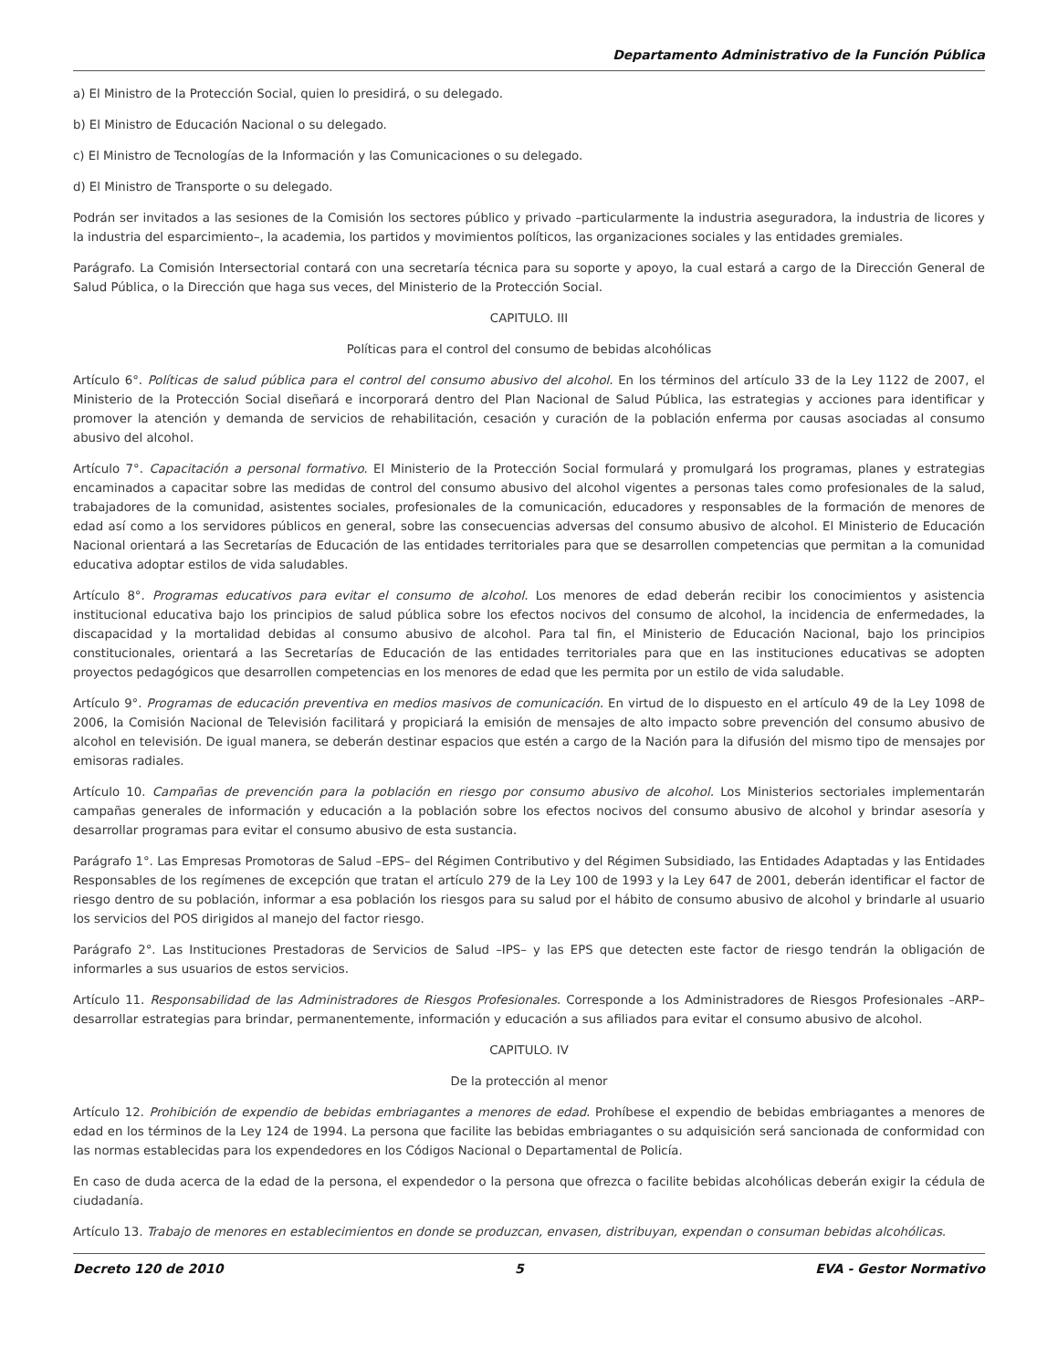Departamento Administrativo de la Función Pública
a) El Ministro de la Protección Social, quien lo presidirá, o su delegado.
b) El Ministro de Educación Nacional o su delegado.
c) El Ministro de Tecnologías de la Información y las Comunicaciones o su delegado.
d) El Ministro de Transporte o su delegado.
Podrán ser invitados a las sesiones de la Comisión los sectores público y privado –particularmente la industria aseguradora, la industria de licores y la industria del esparcimiento–, la academia, los partidos y movimientos políticos, las organizaciones sociales y las entidades gremiales.
Parágrafo. La Comisión Intersectorial contará con una secretaría técnica para su soporte y apoyo, la cual estará a cargo de la Dirección General de Salud Pública, o la Dirección que haga sus veces, del Ministerio de la Protección Social.
CAPITULO. III
Políticas para el control del consumo de bebidas alcohólicas
Artículo 6°. Políticas de salud pública para el control del consumo abusivo del alcohol. En los términos del artículo 33 de la Ley 1122 de 2007, el Ministerio de la Protección Social diseñará e incorporará dentro del Plan Nacional de Salud Pública, las estrategias y acciones para identificar y promover la atención y demanda de servicios de rehabilitación, cesación y curación de la población enferma por causas asociadas al consumo abusivo del alcohol.
Artículo 7°. Capacitación a personal formativo. El Ministerio de la Protección Social formulará y promulgará los programas, planes y estrategias encaminados a capacitar sobre las medidas de control del consumo abusivo del alcohol vigentes a personas tales como profesionales de la salud, trabajadores de la comunidad, asistentes sociales, profesionales de la comunicación, educadores y responsables de la formación de menores de edad así como a los servidores públicos en general, sobre las consecuencias adversas del consumo abusivo de alcohol. El Ministerio de Educación Nacional orientará a las Secretarías de Educación de las entidades territoriales para que se desarrollen competencias que permitan a la comunidad educativa adoptar estilos de vida saludables.
Artículo 8°. Programas educativos para evitar el consumo de alcohol. Los menores de edad deberán recibir los conocimientos y asistencia institucional educativa bajo los principios de salud pública sobre los efectos nocivos del consumo de alcohol, la incidencia de enfermedades, la discapacidad y la mortalidad debidas al consumo abusivo de alcohol. Para tal fin, el Ministerio de Educación Nacional, bajo los principios constitucionales, orientará a las Secretarías de Educación de las entidades territoriales para que en las instituciones educativas se adopten proyectos pedagógicos que desarrollen competencias en los menores de edad que les permita por un estilo de vida saludable.
Artículo 9°. Programas de educación preventiva en medios masivos de comunicación. En virtud de lo dispuesto en el artículo 49 de la Ley 1098 de 2006, la Comisión Nacional de Televisión facilitará y propiciará la emisión de mensajes de alto impacto sobre prevención del consumo abusivo de alcohol en televisión. De igual manera, se deberán destinar espacios que estén a cargo de la Nación para la difusión del mismo tipo de mensajes por emisoras radiales.
Artículo 10. Campañas de prevención para la población en riesgo por consumo abusivo de alcohol. Los Ministerios sectoriales implementarán campañas generales de información y educación a la población sobre los efectos nocivos del consumo abusivo de alcohol y brindar asesoría y desarrollar programas para evitar el consumo abusivo de esta sustancia.
Parágrafo 1°. Las Empresas Promotoras de Salud –EPS– del Régimen Contributivo y del Régimen Subsidiado, las Entidades Adaptadas y las Entidades Responsables de los regímenes de excepción que tratan el artículo 279 de la Ley 100 de 1993 y la Ley 647 de 2001, deberán identificar el factor de riesgo dentro de su población, informar a esa población los riesgos para su salud por el hábito de consumo abusivo de alcohol y brindarle al usuario los servicios del POS dirigidos al manejo del factor riesgo.
Parágrafo 2°. Las Instituciones Prestadoras de Servicios de Salud –IPS– y las EPS que detecten este factor de riesgo tendrán la obligación de informarles a sus usuarios de estos servicios.
Artículo 11. Responsabilidad de las Administradores de Riesgos Profesionales. Corresponde a los Administradores de Riesgos Profesionales –ARP– desarrollar estrategias para brindar, permanentemente, información y educación a sus afiliados para evitar el consumo abusivo de alcohol.
CAPITULO. IV
De la protección al menor
Artículo 12. Prohibición de expendio de bebidas embriagantes a menores de edad. Prohíbese el expendio de bebidas embriagantes a menores de edad en los términos de la Ley 124 de 1994. La persona que facilite las bebidas embriagantes o su adquisición será sancionada de conformidad con las normas establecidas para los expendedores en los Códigos Nacional o Departamental de Policía.
En caso de duda acerca de la edad de la persona, el expendedor o la persona que ofrezca o facilite bebidas alcohólicas deberán exigir la cédula de ciudadanía.
Artículo 13. Trabajo de menores en establecimientos en donde se produzcan, envasen, distribuyan, expendan o consuman bebidas alcohólicas.
Decreto 120 de 2010 5 EVA - Gestor Normativo